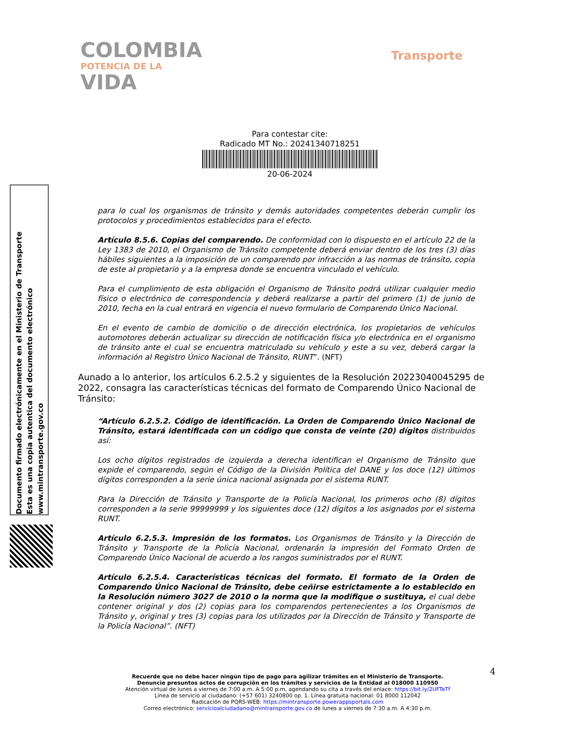COLOMBIA
POTENCIA DE LA
VIDA
Transporte
Para contestar cite:
Radicado MT No.: 20241340718251
20-06-2024
Documento firmado electrónicamente en el Ministerio de Transporte
Esta es una copia autentica del documento electrónico
www.mintransporte.gov.co
para lo cual los organismos de tránsito y demás autoridades competentes deberán cumplir los protocolos y procedimientos establecidos para el efecto.
Artículo 8.5.6. Copias del comparendo. De conformidad con lo dispuesto en el artículo 22 de la Ley 1383 de 2010, el Organismo de Tránsito competente deberá enviar dentro de los tres (3) días hábiles siguientes a la imposición de un comparendo por infracción a las normas de tránsito, copia de este al propietario y a la empresa donde se encuentra vinculado el vehículo.
Para el cumplimiento de esta obligación el Organismo de Tránsito podrá utilizar cualquier medio físico o electrónico de correspondencia y deberá realizarse a partir del primero (1) de junio de 2010, fecha en la cual entrará en vigencia el nuevo formulario de Comparendo Único Nacional.
En el evento de cambio de domicilio o de dirección electrónica, los propietarios de vehículos automotores deberán actualizar su dirección de notificación física y/o electrónica en el organismo de tránsito ante el cual se encuentra matriculado su vehículo y este a su vez, deberá cargar la información al Registro Único Nacional de Tránsito, RUNT”. (NFT)
Aunado a lo anterior, los artículos 6.2.5.2 y siguientes de la Resolución 20223040045295 de 2022, consagra las características técnicas del formato de Comparendo Único Nacional de Tránsito:
“Artículo 6.2.5.2. Código de identificación. La Orden de Comparendo Único Nacional de Tránsito, estará identificada con un código que consta de veinte (20) dígitos distribuidos así:
Los ocho dígitos registrados de izquierda a derecha identifican el Organismo de Tránsito que expide el comparendo, según el Código de la División Política del DANE y los doce (12) últimos dígitos corresponden a la serie única nacional asignada por el sistema RUNT.
Para la Dirección de Tránsito y Transporte de la Policía Nacional, los primeros ocho (8) dígitos corresponden a la serie 99999999 y los siguientes doce (12) dígitos a los asignados por el sistema RUNT.
Artículo 6.2.5.3. Impresión de los formatos. Los Organismos de Tránsito y la Dirección de Tránsito y Transporte de la Policía Nacional, ordenarán la impresión del Formato Orden de Comparendo Único Nacional de acuerdo a los rangos suministrados por el RUNT.
Artículo 6.2.5.4. Características técnicas del formato. El formato de la Orden de Comparendo Único Nacional de Tránsito, debe ceñirse estrictamente a lo establecido en la Resolución número 3027 de 2010 o la norma que la modifique o sustituya, el cual debe contener original y dos (2) copias para los comparendos pertenecientes a los Organismos de Tránsito y, original y tres (3) copias para los utilizados por la Dirección de Tránsito y Transporte de la Policía Nacional”. (NFT)
4
Recuerde que no debe hacer ningún tipo de pago para agilizar trámites en el Ministerio de Transporte.
Denuncie presuntos actos de corrupción en los trámites y servicios de la Entidad al 018000 110950
Atención virtual de lunes a viernes de 7:00 a.m. A 5:00 p.m, agendando su cita a través del enlace: https://bit.ly/2UFTeTf
Línea de servicio al ciudadano: (+57 601) 3240800 op. 1. Línea gratuita nacional: 01 8000 112042
Radicación de PQRS-WEB: https://mintransporte.powerappsportals.com
Correo electrónico: servicioalciudadano@mintransporte.gov.co de lunes a viernes de 7:30 a.m. A 4:30 p.m.